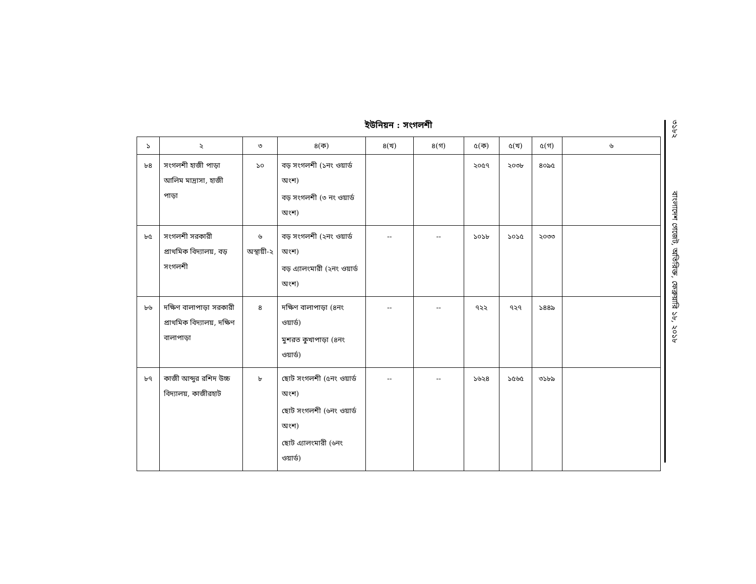ইউনিয়ন : সংগলশী
| ১ | ২ | ৩ | ৪(ক) | ৪(খ) | ৪(গ) | ৫(ক) | ৫(খ) | ৫(গ) | ৬ |
| --- | --- | --- | --- | --- | --- | --- | --- | --- | --- |
| ৮৪ | সংগলশী হাজী পাড়া আলিম মাদ্রাসা, হাজী পাড়া | ১০ | বড় সংগলশী (১নং ওয়ার্ড অংশ) বড় সংগলশী (৩ নং ওয়ার্ড অংশ) | | | ২০৫৭ | ২০৩৮ | ৪০৯৫ | |
| ৮৫ | সংগলশী সরকারী প্রাথমিক বিদ্যালয়, বড় সংগলশী | ৬ অস্থায়ী-২ | বড় সংগলশী (২নং ওয়ার্ড অংশ) বড় এ্যালংমারী (২নং ওয়ার্ড অংশ) | -- | -- | ১০১৮ | ১০১৫ | ২০৩৩ | |
| ৮৬ | দক্ষিণ বালাপাড়া সরকারী প্রাথমিক বিদ্যালয়, দক্ষিণ বালাপাড়া | ৪ | দক্ষিণ বালাপাড়া (৪নং ওয়ার্ড) মুশরত কুখাপাড়া (৪নং ওয়ার্ড) | -- | -- | ৭২২ | ৭২৭ | ১৪৪৯ | |
| ৮৭ | কাজী আব্দুর রশিদ উচ্চ বিদ্যালয়, কাজীরহাট | ৮ | ছোট সংগলশী (৫নং ওয়ার্ড অংশ) ছোট সংগলশী (৬নং ওয়ার্ড অংশ) ছোট এ্যালংমারী (৬নং ওয়ার্ড) | -- | -- | ১৬২৪ | ১৫৬৫ | ৩১৮৯ | |
৩১৮২ বাংলাদেশ গেজেট, অতিরিক্ত, ফেব্রুয়ারি ১৮, ২০১৮